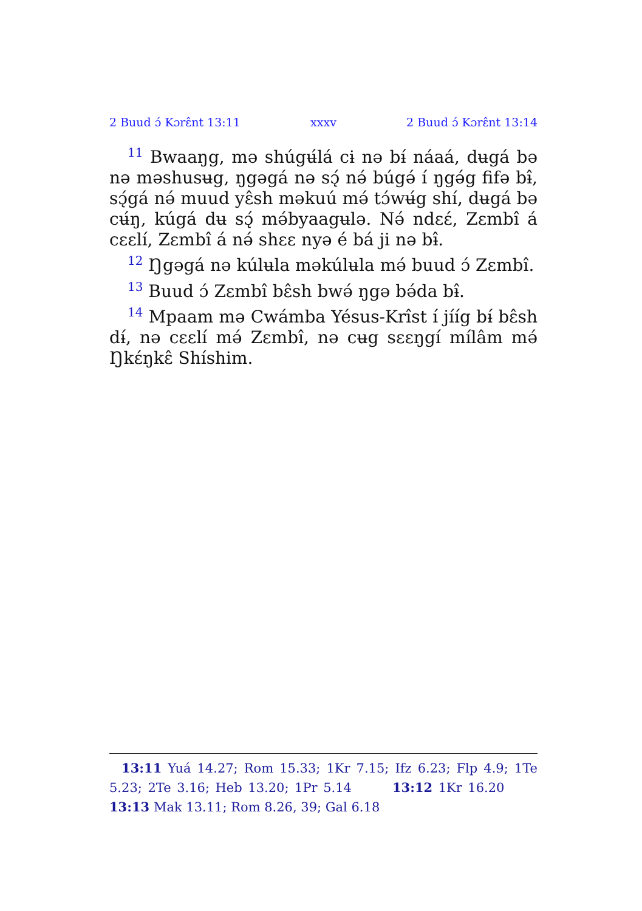2 Buud ɔ́ Kɔrɛ̂nt 13:11 xxxv 2 Buud ɔ́ Kɔrɛ̂nt 13:14
<sup>11</sup> Bwaaŋg, mə shúgʉ́lá cɨ nə bɨ́ náaá, dʉgá bə nə məshusʉg, ŋgəgá nə sɔ̨́ nə́ búgə́ í ŋgə́g fifə bɨ̂, sɔ̨́gá nə́ muud yɛ̂sh məkuú mə́ tɔ́wʉ́g shí, dʉgá bə cʉ́ŋ, kúgá dʉ sɔ̨́ mə́byaagʉlə. Nə́ ndɛɛ́, Zɛmbî á cɛɛlí, Zɛmbî á nə́ shɛɛ nyə é bá ji nə bɨ̂.
<sup>12</sup> Ŋgəgá nə kúlʉla məkúlʉla mə́ buud ɔ́ Zɛmbî.
<sup>13</sup> Buud ɔ́ Zɛmbî bɛ̂sh bwə́ ŋgə bə́da bɨ̂.
<sup>14</sup> Mpaam mə Cwámba Yésus-Krîst í jííg bɨ́ bɛ̂sh dɨ́, nə cɛɛlí mə́ Zɛmbî, nə cʉg sɛɛŋgí mílâm mə́ Ŋkɛ́ŋkɛ̂ Shíshim.
13:11 Yuá 14.27; Rom 15.33; 1Kr 7.15; Ifz 6.23; Flp 4.9; 1Te 5.23; 2Te 3.16; Heb 13.20; 1Pr 5.14 13:12 1Kr 16.20 13:13 Mak 13.11; Rom 8.26, 39; Gal 6.18